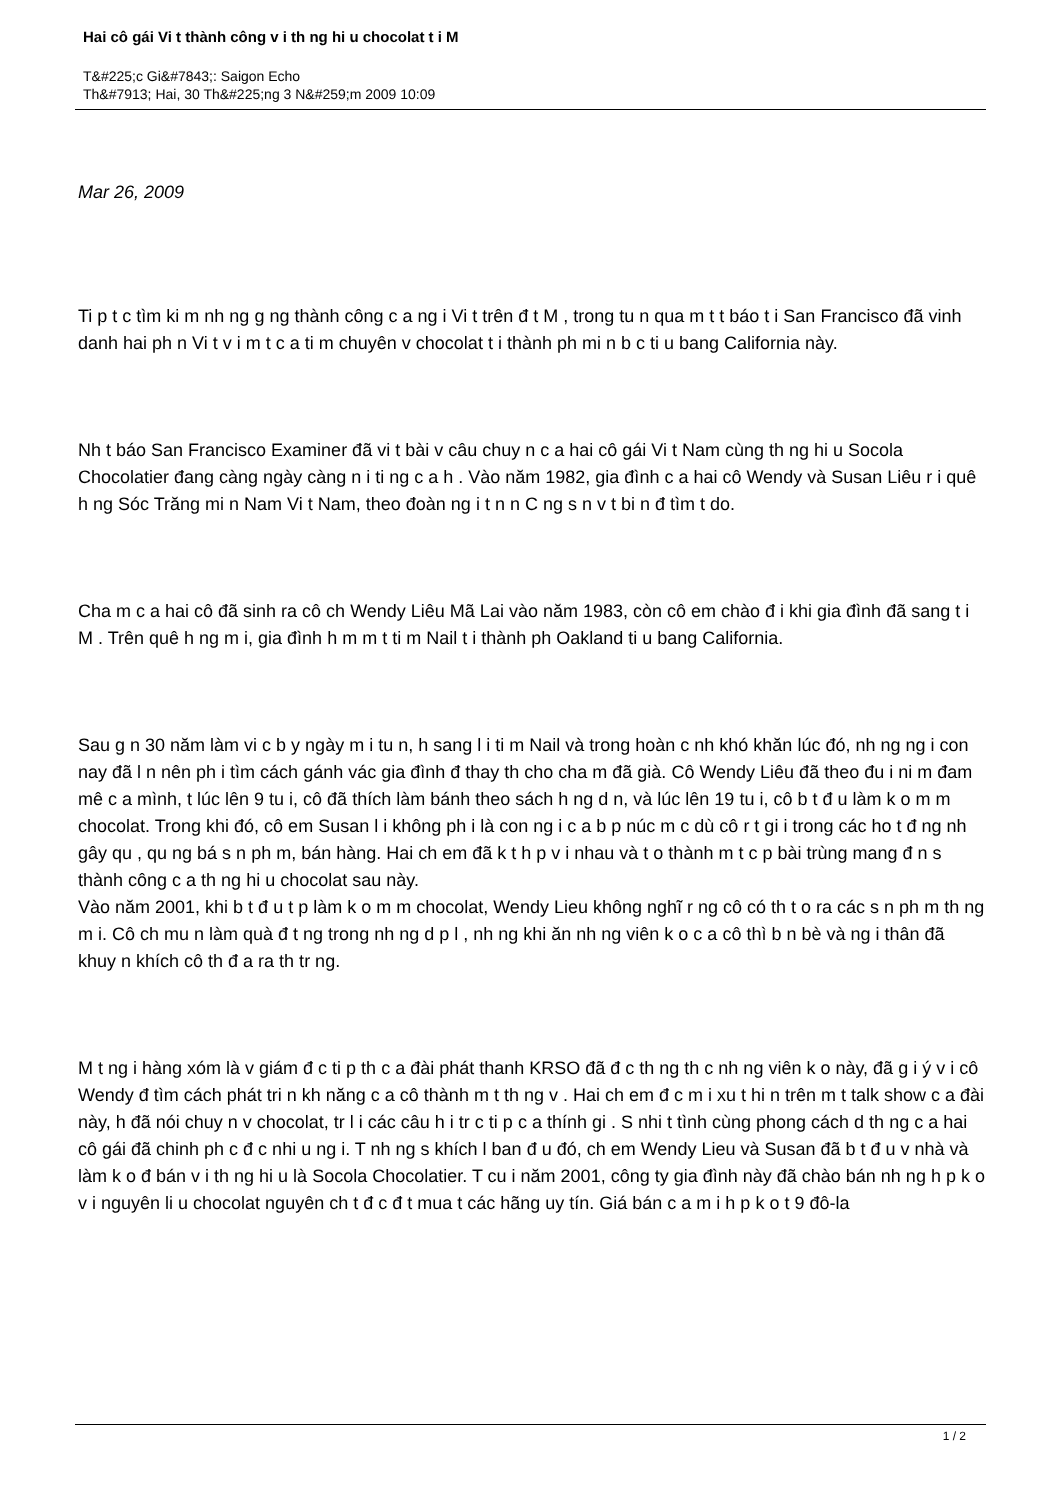Hai cô gái Vi t thành công v i th ng hi u chocolat t i M
T&#225;c Gi&#7843;: Saigon Echo
Th&#7913; Hai, 30 Th&#225;ng 3 N&#259;m 2009 10:09
Mar 26, 2009
Ti p t c tìm ki m nh ng g ng thành công c a ng i Vi t trên đ t M , trong tu n qua m t t báo t i San Francisco đã vinh danh hai ph n Vi t v i m t c a ti m chuyên v chocolat t i thành ph mi n b c ti u bang California này.
Nh t báo San Francisco Examiner đã vi t bài v câu chuy n c a hai cô gái Vi t Nam cùng th ng hi u Socola Chocolatier đang càng ngày càng n i ti ng c a h . Vào năm 1982, gia đình c a hai cô Wendy và Susan Liêu r i quê h ng Sóc Trăng mi n Nam Vi t Nam, theo đoàn ng i t n n C ng s n v t bi n đ tìm t do.
Cha m c a hai cô đã sinh ra cô ch Wendy Liêu Mã Lai vào năm 1983, còn cô em chào đ i khi gia đình đã sang t i M . Trên quê h ng m i, gia đình h m m t ti m Nail t i thành ph Oakland ti u bang California.
Sau g n 30 năm làm vi c b y ngày m i tu n, h sang l i ti m Nail và trong hoàn c nh khó khăn lúc đó, nh ng ng i con nay đã l n nên ph i tìm cách gánh vác gia đình đ thay th cho cha m đã già. Cô Wendy Liêu đã theo đu i ni m đam mê c a mình, t lúc lên 9 tu i, cô đã thích làm bánh theo sách h ng d n, và lúc lên 19 tu i, cô b t đ u làm k o m m chocolat. Trong khi đó, cô em Susan l i không ph i là con ng i c a b p núc m c dù cô r t gi i trong các ho t đ ng nh gây qu , qu ng bá s n ph m, bán hàng. Hai ch em đã k t h p v i nhau và t o thành m t c p bài trùng mang đ n s thành công c a th ng hi u chocolat sau này.
Vào năm 2001, khi b t đ u t p làm k o m m chocolat, Wendy Lieu không nghĩ r ng cô có th t o ra các s n ph m th ng m i. Cô ch mu n làm quà đ t ng trong nh ng d p l , nh ng khi ăn nh ng viên k o c a cô thì b n bè và ng i thân đã khuy n khích cô th đ a ra th tr ng.
M t ng i hàng xóm là v giám đ c ti p th c a đài phát thanh KRSO đã đ c th ng th c nh ng viên k o này, đã g i ý v i cô Wendy đ tìm cách phát tri n kh năng c a cô thành m t th ng v . Hai ch em đ c m i xu t hi n trên m t talk show c a đài này, h đã nói chuy n v chocolat, tr l i các câu h i tr c ti p c a thính gi . S nhi t tình cùng phong cách d th ng c a hai cô gái đã chinh ph c đ c nhi u ng i. T nh ng s khích l ban đ u đó, ch em Wendy Lieu và Susan đã b t đ u v nhà và làm k o đ bán v i th ng hi u là Socola Chocolatier. T cu i năm 2001, công ty gia đình này đã chào bán nh ng h p k o v i nguyên li u chocolat nguyên ch t đ c đ t mua t các hãng uy tín. Giá bán c a m i h p k o t 9 đô-la
1 / 2